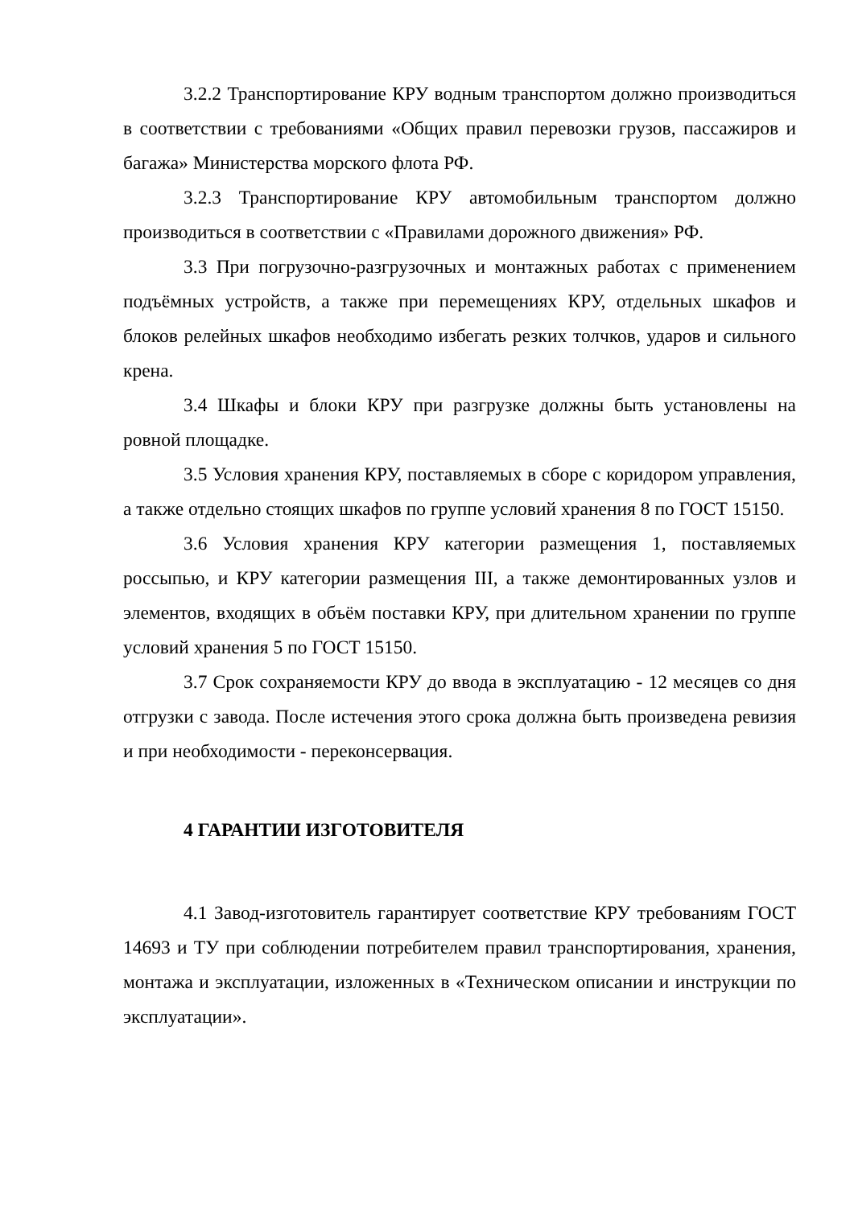3.2.2 Транспортирование КРУ водным транспортом должно производиться в соответствии с требованиями «Общих правил перевозки грузов, пассажиров и багажа» Министерства морского флота РФ.
3.2.3 Транспортирование КРУ автомобильным транспортом должно производиться в соответствии с «Правилами дорожного движения» РФ.
3.3 При погрузочно-разгрузочных и монтажных работах с применением подъёмных устройств, а также при перемещениях КРУ, отдельных шкафов и блоков релейных шкафов необходимо избегать резких толчков, ударов и сильного крена.
3.4 Шкафы и блоки КРУ при разгрузке должны быть установлены на ровной площадке.
3.5 Условия хранения КРУ, поставляемых в сборе с коридором управления, а также отдельно стоящих шкафов по группе условий хранения 8 по ГОСТ 15150.
3.6 Условия хранения КРУ категории размещения 1, поставляемых россыпью, и КРУ категории размещения III, а также демонтированных узлов и элементов, входящих в объём поставки КРУ, при длительном хранении по группе условий хранения 5 по ГОСТ 15150.
3.7 Срок сохраняемости КРУ до ввода в эксплуатацию - 12 месяцев со дня отгрузки с завода. После истечения этого срока должна быть произведена ревизия и при необходимости - переконсервация.
4 ГАРАНТИИ ИЗГОТОВИТЕЛЯ
4.1 Завод-изготовитель гарантирует соответствие КРУ требованиям ГОСТ 14693 и ТУ при соблюдении потребителем правил транспортирования, хранения, монтажа и эксплуатации, изложенных в «Техническом описании и инструкции по эксплуатации».